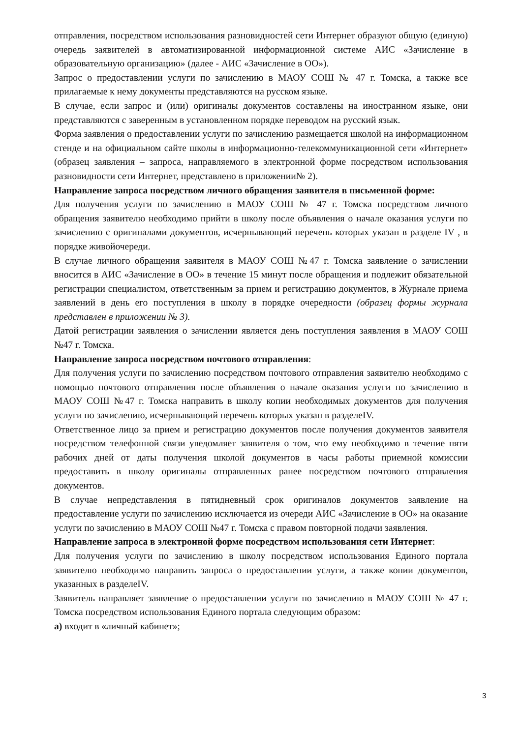отправления, посредством использования разновидностей сети Интернет образуют общую (единую) очередь заявителей в автоматизированной информационной системе АИС «Зачисление в образовательную организацию» (далее - АИС «Зачисление в ОО»).
Запрос о предоставлении услуги по зачислению в МАОУ СОШ № 47 г. Томска, а также все прилагаемые к нему документы представляются на русском языке.
В случае, если запрос и (или) оригиналы документов составлены на иностранном языке, они представляются с заверенным в установленном порядке переводом на русский язык.
Форма заявления о предоставлении услуги по зачислению размещается школой на информационном стенде и на официальном сайте школы в информационно-телекоммуникационной сети «Интернет» (образец заявления – запроса, направляемого в электронной форме посредством использования разновидности сети Интернет, представлено в приложении№ 2).
Направление запроса посредством личного обращения заявителя в письменной форме:
Для получения услуги по зачислению в МАОУ СОШ № 47 г. Томска посредством личного обращения заявителю необходимо прийти в школу после объявления о начале оказания услуги по зачислению с оригиналами документов, исчерпывающий перечень которых указан в разделе IV , в порядке живойочереди.
В случае личного обращения заявителя в МАОУ СОШ №47 г. Томска заявление о зачислении вносится в АИС «Зачисление в ОО» в течение 15 минут после обращения и подлежит обязательной регистрации специалистом, ответственным за прием и регистрацию документов, в Журнале приема заявлений в день его поступления в школу в порядке очередности (образец формы журнала представлен в приложении № 3).
Датой регистрации заявления о зачислении является день поступления заявления в МАОУ СОШ №47 г. Томска.
Направление запроса посредством почтового отправления:
Для получения услуги по зачислению посредством почтового отправления заявителю необходимо с помощью почтового отправления после объявления о начале оказания услуги по зачислению в МАОУ СОШ №47 г. Томска направить в школу копии необходимых документов для получения услуги по зачислению, исчерпывающий перечень которых указан в разделеIV.
Ответственное лицо за прием и регистрацию документов после получения документов заявителя посредством телефонной связи уведомляет заявителя о том, что ему необходимо в течение пяти рабочих дней от даты получения школой документов в часы работы приемной комиссии предоставить в школу оригиналы отправленных ранее посредством почтового отправления документов.
В случае непредставления в пятидневный срок оригиналов документов заявление на предоставление услуги по зачислению исключается из очереди АИС «Зачисление в ОО» на оказание услуги по зачислению в МАОУ СОШ №47 г. Томска с правом повторной подачи заявления.
Направление запроса в электронной форме посредством использования сети Интернет:
Для получения услуги по зачислению в школу посредством использования Единого портала заявителю необходимо направить запроса о предоставлении услуги, а также копии документов, указанных в разделеIV.
Заявитель направляет заявление о предоставлении услуги по зачислению в МАОУ СОШ № 47 г. Томска посредством использования Единого портала следующим образом:
а) входит в «личный кабинет»;
3